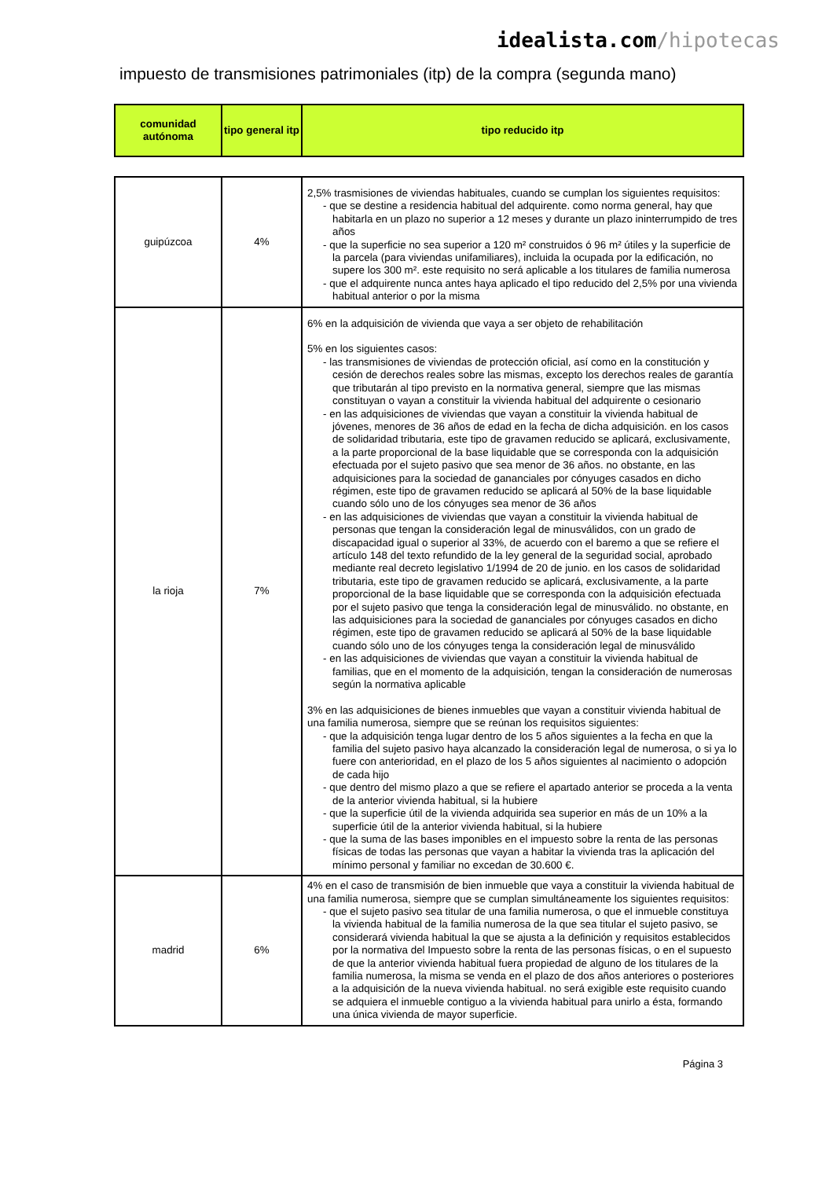idealista.com/hipotecas
impuesto de transmisiones patrimoniales (itp) de la compra (segunda mano)
| comunidad autónoma | tipo general itp | tipo reducido itp |
| --- | --- | --- |
| guipúzcoa | 4% | 2,5% trasmisiones de viviendas habituales, cuando se cumplan los siguientes requisitos: - que se destine a residencia habitual del adquirente. como norma general, hay que habitarla en un plazo no superior a 12 meses y durante un plazo ininterrumpido de tres años - que la superficie no sea superior a 120 m² construidos ó 96 m² útiles y la superficie de la parcela (para viviendas unifamiliares), incluida la ocupada por la edificación, no supere los 300 m². este requisito no será aplicable a los titulares de familia numerosa - que el adquirente nunca antes haya aplicado el tipo reducido del 2,5% por una vivienda habitual anterior o por la misma |
| la rioja | 7% | 6% en la adquisición de vivienda que vaya a ser objeto de rehabilitación 5% en los siguientes casos: - las transmisiones de viviendas de protección oficial, así como en la constitución y cesión de derechos reales sobre las mismas, excepto los derechos reales de garantía que tributarán al tipo previsto en la normativa general, siempre que las mismas constituyan o vayan a constituir la vivienda habitual del adquirente o cesionario - en las adquisiciones de viviendas que vayan a constituir la vivienda habitual de jóvenes, menores de 36 años de edad en la fecha de dicha adquisición. en los casos de solidaridad tributaria, este tipo de gravamen reducido se aplicará, exclusivamente, a la parte proporcional de la base liquidable que se corresponda con la adquisición efectuada por el sujeto pasivo que sea menor de 36 años. no obstante, en las adquisiciones para la sociedad de gananciales por cónyuges casados en dicho régimen, este tipo de gravamen reducido se aplicará al 50% de la base liquidable cuando sólo uno de los cónyuges sea menor de 36 años - en las adquisiciones de viviendas que vayan a constituir la vivienda habitual de personas que tengan la consideración legal de minusválidos, con un grado de discapacidad igual o superior al 33%, de acuerdo con el baremo a que se refiere el artículo 148 del texto refundido de la ley general de la seguridad social, aprobado mediante real decreto legislativo 1/1994 de 20 de junio. en los casos de solidaridad tributaria, este tipo de gravamen reducido se aplicará, exclusivamente, a la parte proporcional de la base liquidable que se corresponda con la adquisición efectuada por el sujeto pasivo que tenga la consideración legal de minusválido. no obstante, en las adquisiciones para la sociedad de gananciales por cónyuges casados en dicho régimen, este tipo de gravamen reducido se aplicará al 50% de la base liquidable cuando sólo uno de los cónyuges tenga la consideración legal de minusválido - en las adquisiciones de viviendas que vayan a constituir la vivienda habitual de familias, que en el momento de la adquisición, tengan la consideración de numerosas según la normativa aplicable 3% en las adquisiciones de bienes inmuebles que vayan a constituir vivienda habitual de una familia numerosa, siempre que se reúnan los requisitos siguientes: - que la adquisición tenga lugar dentro de los 5 años siguientes a la fecha en que la familia del sujeto pasivo haya alcanzado la consideración legal de numerosa, o si ya lo fuere con anterioridad, en el plazo de los 5 años siguientes al nacimiento o adopción de cada hijo - que dentro del mismo plazo a que se refiere el apartado anterior se proceda a la venta de la anterior vivienda habitual, si la hubiere - que la superficie útil de la vivienda adquirida sea superior en más de un 10% a la superficie útil de la anterior vivienda habitual, si la hubiere - que la suma de las bases imponibles en el impuesto sobre la renta de las personas físicas de todas las personas que vayan a habitar la vivienda tras la aplicación del mínimo personal y familiar no excedan de 30.600 €. |
| madrid | 6% | 4% en el caso de transmisión de bien inmueble que vaya a constituir la vivienda habitual de una familia numerosa, siempre que se cumplan simultáneamente los siguientes requisitos: - que el sujeto pasivo sea titular de una familia numerosa, o que el inmueble constituya la vivienda habitual de la familia numerosa de la que sea titular el sujeto pasivo, se considerará vivienda habitual la que se ajusta a la definición y requisitos establecidos por la normativa del Impuesto sobre la renta de las personas físicas, o en el supuesto de que la anterior vivienda habitual fuera propiedad de alguno de los titulares de la familia numerosa, la misma se venda en el plazo de dos años anteriores o posteriores a la adquisición de la nueva vivienda habitual. no será exigible este requisito cuando se adquiera el inmueble contiguo a la vivienda habitual para unirlo a ésta, formando una única vivienda de mayor superficie. |
Página 3